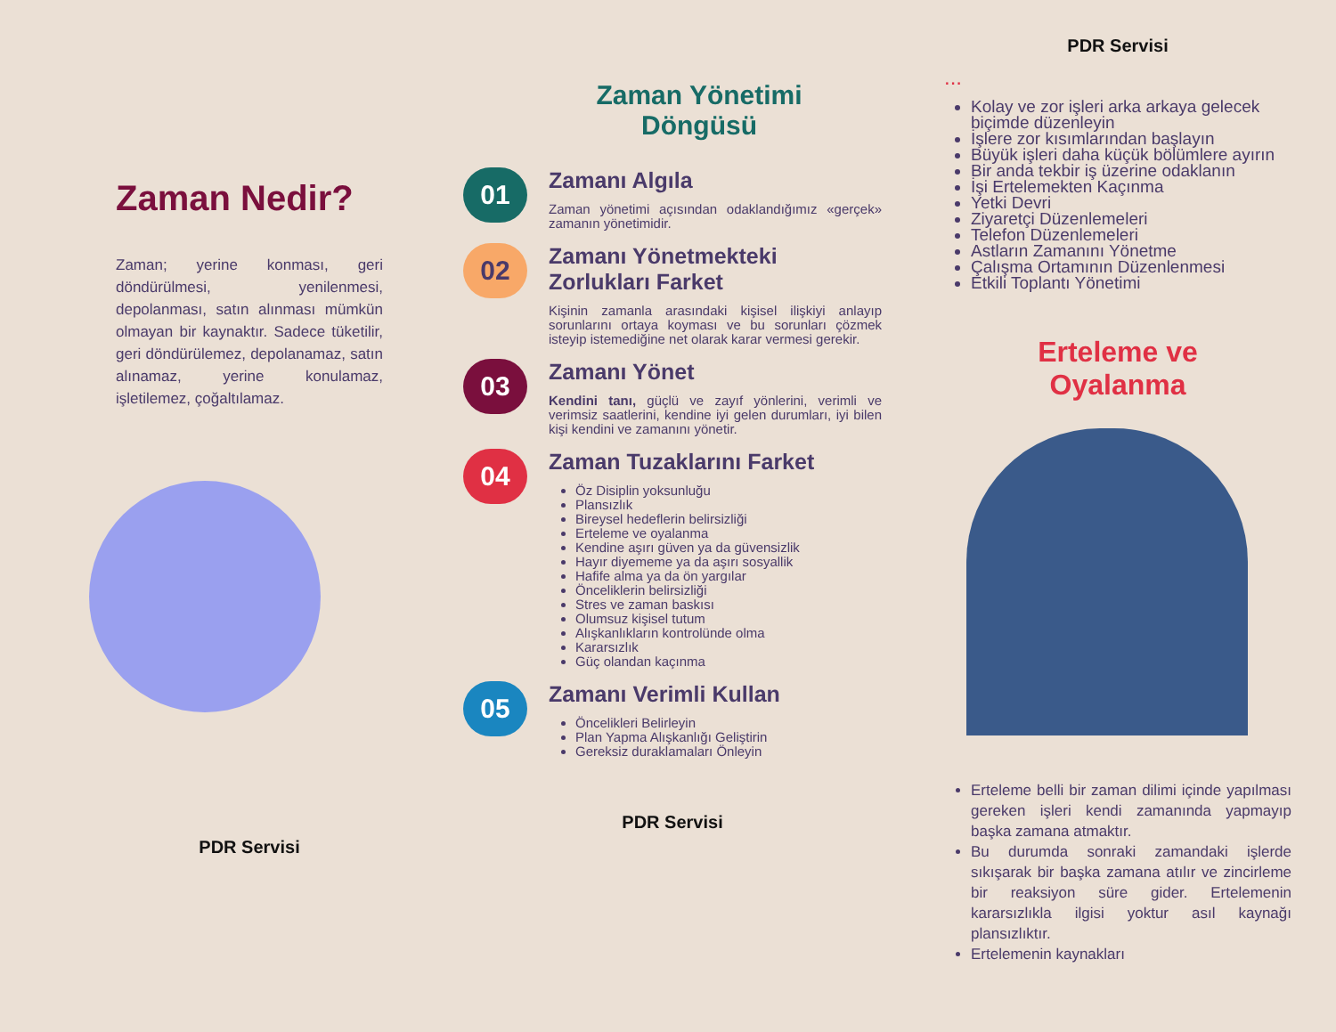Zaman Nedir?
Zaman; yerine konması, geri döndürülmesi, yenilenmesi, depolanması, satın alınması mümkün olmayan bir kaynaktır. Sadece tüketilir, geri döndürülemez, depolanamaz, satın alınamaz, yerine konulamaz, işletilemez, çoğaltılamaz.
PDR Servisi
Zaman Yönetimi
Döngüsü
01
Zamanı Algıla
Zaman yönetimi açısından odaklandığımız «gerçek» zamanın yönetimidir.
02
Zamanı Yönetmekteki Zorlukları Farket
Kişinin zamanla arasındaki kişisel ilişkiyi anlayıp sorunlarını ortaya koyması ve bu sorunları çözmek isteyip istemediğine net olarak karar vermesi gerekir.
03
Zamanı Yönet
Kendini tanı, güçlü ve zayıf yönlerini, verimli ve verimsiz saatlerini, kendine iyi gelen durumları, iyi bilen kişi kendini ve zamanını yönetir.
04
Zaman Tuzaklarını Farket
Öz Disiplin yoksunluğu
Plansızlık
Bireysel hedeflerin belirsizliği
Erteleme ve oyalanma
Kendine aşırı güven ya da güvensizlik
Hayır diyememe ya da aşırı sosyallik
Hafife alma ya da ön yargılar
Önceliklerin belirsizliği
Stres ve zaman baskısı
Olumsuz kişisel tutum
Alışkanlıkların kontrolünde olma
Kararsızlık
Güç olandan kaçınma
05
Zamanı Verimli Kullan
Öncelikleri Belirleyin
Plan Yapma Alışkanlığı Geliştirin
Gereksiz duraklamaları Önleyin
PDR Servisi
PDR Servisi
...
Kolay ve zor işleri arka arkaya gelecek biçimde düzenleyin
İşlere zor kısımlarından başlayın
Büyük işleri daha küçük bölümlere ayırın
Bir anda tekbir iş üzerine odaklanın
İşi Ertelemekten Kaçınma
Yetki Devri
Ziyaretçi Düzenlemeleri
Telefon Düzenlemeleri
Astların Zamanını Yönetme
Çalışma Ortamının Düzenlenmesi
Etkili Toplantı Yönetimi
Erteleme ve
Oyalanma
Erteleme belli bir zaman dilimi içinde yapılması gereken işleri kendi zamanında yapmayıp başka zamana atmaktır.
Bu durumda sonraki zamandaki işlerde sıkışarak bir başka zamana atılır ve zincirleme bir reaksiyon süre gider. Ertelemenin kararsızlıkla ilgisi yoktur asıl kaynağı plansızlıktır.
Ertelemenin kaynakları